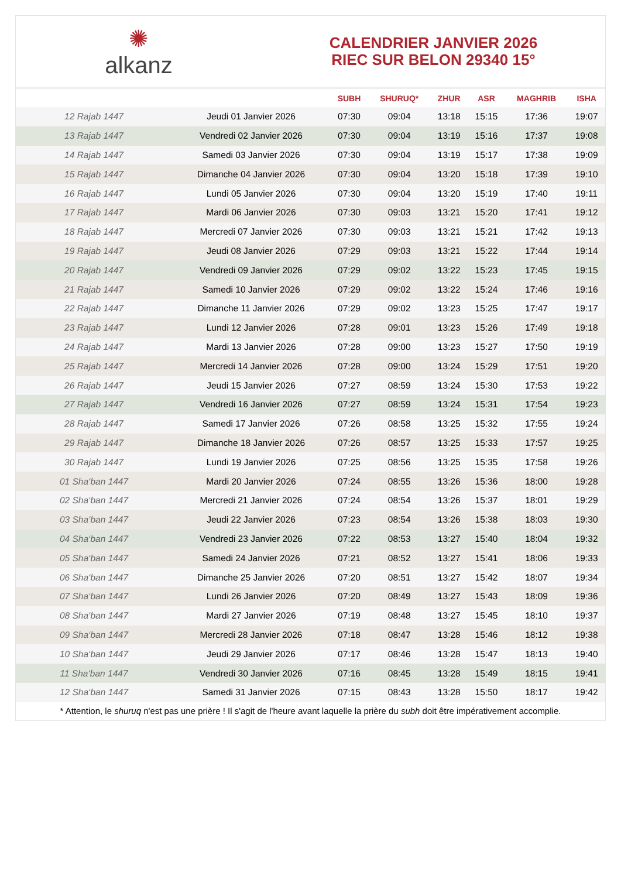✺
alkanz
CALENDRIER JANVIER 2026
RIEC SUR BELON 29340 15°
| | | SUBH | SHURUQ* | ZHUR | ASR | MAGHRIB | ISHA |
| --- | --- | --- | --- | --- | --- | --- | --- |
| 12 Rajab 1447 | Jeudi 01 Janvier 2026 | 07:30 | 09:04 | 13:18 | 15:15 | 17:36 | 19:07 |
| 13 Rajab 1447 | Vendredi 02 Janvier 2026 | 07:30 | 09:04 | 13:19 | 15:16 | 17:37 | 19:08 |
| 14 Rajab 1447 | Samedi 03 Janvier 2026 | 07:30 | 09:04 | 13:19 | 15:17 | 17:38 | 19:09 |
| 15 Rajab 1447 | Dimanche 04 Janvier 2026 | 07:30 | 09:04 | 13:20 | 15:18 | 17:39 | 19:10 |
| 16 Rajab 1447 | Lundi 05 Janvier 2026 | 07:30 | 09:04 | 13:20 | 15:19 | 17:40 | 19:11 |
| 17 Rajab 1447 | Mardi 06 Janvier 2026 | 07:30 | 09:03 | 13:21 | 15:20 | 17:41 | 19:12 |
| 18 Rajab 1447 | Mercredi 07 Janvier 2026 | 07:30 | 09:03 | 13:21 | 15:21 | 17:42 | 19:13 |
| 19 Rajab 1447 | Jeudi 08 Janvier 2026 | 07:29 | 09:03 | 13:21 | 15:22 | 17:44 | 19:14 |
| 20 Rajab 1447 | Vendredi 09 Janvier 2026 | 07:29 | 09:02 | 13:22 | 15:23 | 17:45 | 19:15 |
| 21 Rajab 1447 | Samedi 10 Janvier 2026 | 07:29 | 09:02 | 13:22 | 15:24 | 17:46 | 19:16 |
| 22 Rajab 1447 | Dimanche 11 Janvier 2026 | 07:29 | 09:02 | 13:23 | 15:25 | 17:47 | 19:17 |
| 23 Rajab 1447 | Lundi 12 Janvier 2026 | 07:28 | 09:01 | 13:23 | 15:26 | 17:49 | 19:18 |
| 24 Rajab 1447 | Mardi 13 Janvier 2026 | 07:28 | 09:00 | 13:23 | 15:27 | 17:50 | 19:19 |
| 25 Rajab 1447 | Mercredi 14 Janvier 2026 | 07:28 | 09:00 | 13:24 | 15:29 | 17:51 | 19:20 |
| 26 Rajab 1447 | Jeudi 15 Janvier 2026 | 07:27 | 08:59 | 13:24 | 15:30 | 17:53 | 19:22 |
| 27 Rajab 1447 | Vendredi 16 Janvier 2026 | 07:27 | 08:59 | 13:24 | 15:31 | 17:54 | 19:23 |
| 28 Rajab 1447 | Samedi 17 Janvier 2026 | 07:26 | 08:58 | 13:25 | 15:32 | 17:55 | 19:24 |
| 29 Rajab 1447 | Dimanche 18 Janvier 2026 | 07:26 | 08:57 | 13:25 | 15:33 | 17:57 | 19:25 |
| 30 Rajab 1447 | Lundi 19 Janvier 2026 | 07:25 | 08:56 | 13:25 | 15:35 | 17:58 | 19:26 |
| 01 Sha‘ban 1447 | Mardi 20 Janvier 2026 | 07:24 | 08:55 | 13:26 | 15:36 | 18:00 | 19:28 |
| 02 Sha‘ban 1447 | Mercredi 21 Janvier 2026 | 07:24 | 08:54 | 13:26 | 15:37 | 18:01 | 19:29 |
| 03 Sha‘ban 1447 | Jeudi 22 Janvier 2026 | 07:23 | 08:54 | 13:26 | 15:38 | 18:03 | 19:30 |
| 04 Sha‘ban 1447 | Vendredi 23 Janvier 2026 | 07:22 | 08:53 | 13:27 | 15:40 | 18:04 | 19:32 |
| 05 Sha‘ban 1447 | Samedi 24 Janvier 2026 | 07:21 | 08:52 | 13:27 | 15:41 | 18:06 | 19:33 |
| 06 Sha‘ban 1447 | Dimanche 25 Janvier 2026 | 07:20 | 08:51 | 13:27 | 15:42 | 18:07 | 19:34 |
| 07 Sha‘ban 1447 | Lundi 26 Janvier 2026 | 07:20 | 08:49 | 13:27 | 15:43 | 18:09 | 19:36 |
| 08 Sha‘ban 1447 | Mardi 27 Janvier 2026 | 07:19 | 08:48 | 13:27 | 15:45 | 18:10 | 19:37 |
| 09 Sha‘ban 1447 | Mercredi 28 Janvier 2026 | 07:18 | 08:47 | 13:28 | 15:46 | 18:12 | 19:38 |
| 10 Sha‘ban 1447 | Jeudi 29 Janvier 2026 | 07:17 | 08:46 | 13:28 | 15:47 | 18:13 | 19:40 |
| 11 Sha‘ban 1447 | Vendredi 30 Janvier 2026 | 07:16 | 08:45 | 13:28 | 15:49 | 18:15 | 19:41 |
| 12 Sha‘ban 1447 | Samedi 31 Janvier 2026 | 07:15 | 08:43 | 13:28 | 15:50 | 18:17 | 19:42 |
* Attention, le shuruq n'est pas une prière ! Il s'agit de l'heure avant laquelle la prière du subh doit être impérativement accomplie.